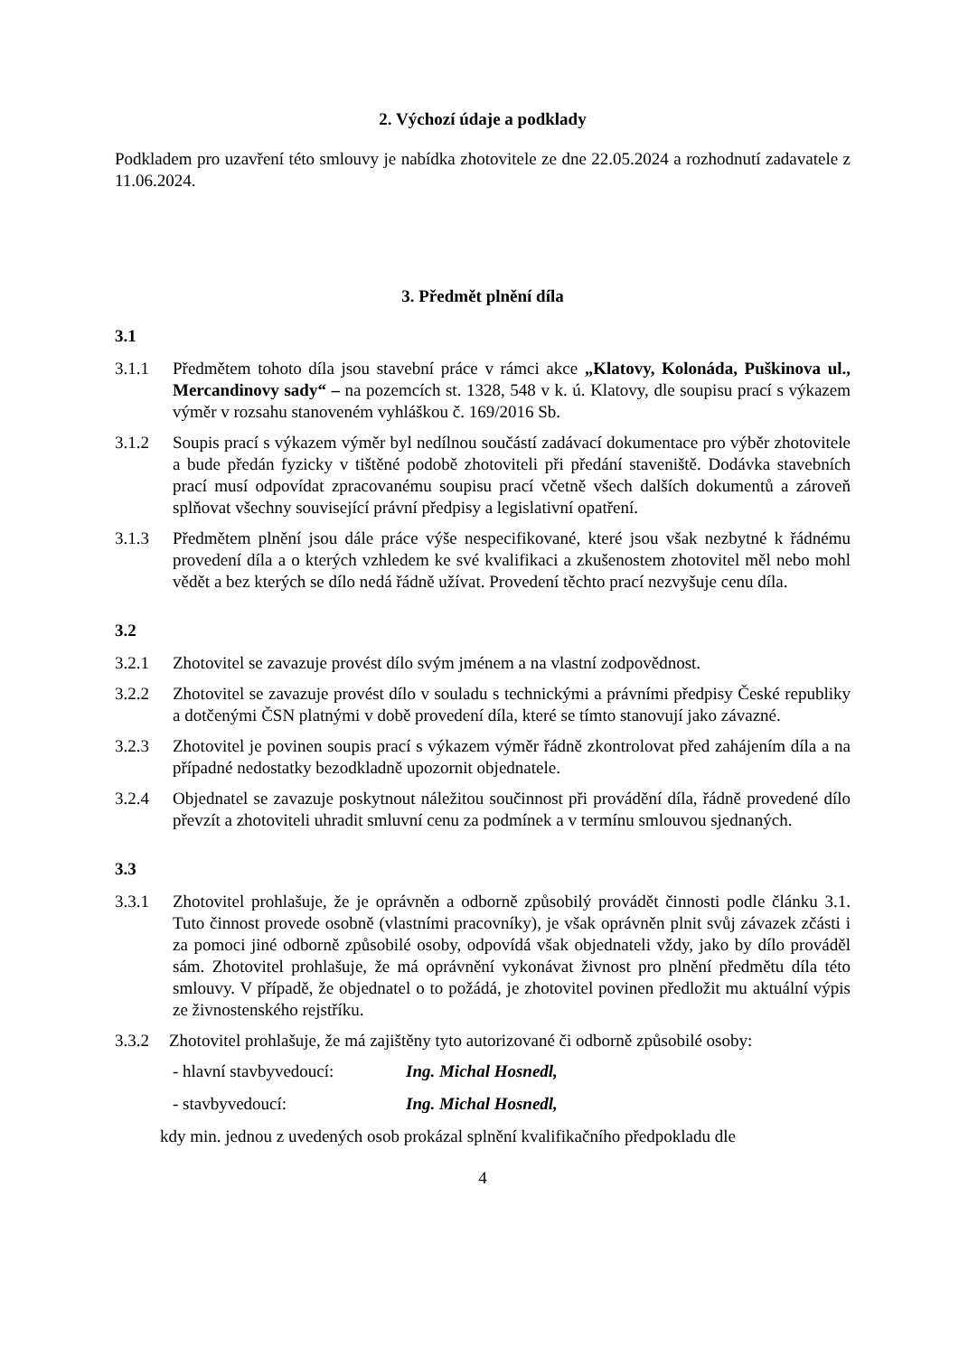2. Výchozí údaje a podklady
Podkladem pro uzavření této smlouvy je nabídka zhotovitele ze dne 22.05.2024 a rozhodnutí zadavatele z 11.06.2024.
3. Předmět plnění díla
3.1
3.1.1 Předmětem tohoto díla jsou stavební práce v rámci akce „Klatovy, Kolonáda, Puškinova ul., Mercandinovy sady“ – na pozemcích st. 1328, 548 v k. ú. Klatovy, dle soupisu prací s výkazem výměr v rozsahu stanoveném vyhláškou č. 169/2016 Sb.
3.1.2 Soupis prací s výkazem výměr byl nedílnou součástí zadávací dokumentace pro výběr zhotovitele a bude předán fyzicky v tištěné podobě zhotoviteli při předání staveniště. Dodávka stavebních prací musí odpovídat zpracovanému soupisu prací včetně všech dalších dokumentů a zároveň splňovat všechny související právní předpisy a legislativní opatření.
3.1.3 Předmětem plnění jsou dále práce výše nespecifikované, které jsou však nezbytné k řádnému provedení díla a o kterých vzhledem ke své kvalifikaci a zkušenostem zhotovitel měl nebo mohl vědět a bez kterých se dílo nedá řádně užívat. Provedení těchto prací nezvyšuje cenu díla.
3.2
3.2.1 Zhotovitel se zavazuje provést dílo svým jménem a na vlastní zodpovědnost.
3.2.2 Zhotovitel se zavazuje provést dílo v souladu s technickými a právními předpisy České republiky a dotčenými ČSN platnými v době provedení díla, které se tímto stanovují jako závazné.
3.2.3 Zhotovitel je povinen soupis prací s výkazem výměr řádně zkontrolovat před zahájením díla a na případné nedostatky bezodkladně upozornit objednatele.
3.2.4 Objednatel se zavazuje poskytnout náležitou součinnost při provádění díla, řádně provedené dílo převzít a zhotoviteli uhradit smluvní cenu za podmínek a v termínu smlouvou sjednaných.
3.3
3.3.1 Zhotovitel prohlašuje, že je oprávněn a odborně způsobilý provádět činnosti podle článku 3.1. Tuto činnost provede osobně (vlastními pracovníky), je však oprávněn plnit svůj závazek zčásti i za pomoci jiné odborně způsobilé osoby, odpovídá však objednateli vždy, jako by dílo prováděl sám. Zhotovitel prohlašuje, že má oprávnění vykonávat živnost pro plnění předmětu díla této smlouvy. V případě, že objednatel o to požádá, je zhotovitel povinen předložit mu aktuální výpis ze živnostenského rejstříku.
3.3.2 Zhotovitel prohlašuje, že má zajištěny tyto autorizované či odborně způsobilé osoby:
- hlavní stavbyvedoucí: Ing. Michal Hosnedl,
- stavbyvedoucí: Ing. Michal Hosnedl,
kdy min. jednou z uvedených osob prokázal splnění kvalifikačního předpokladu dle
4